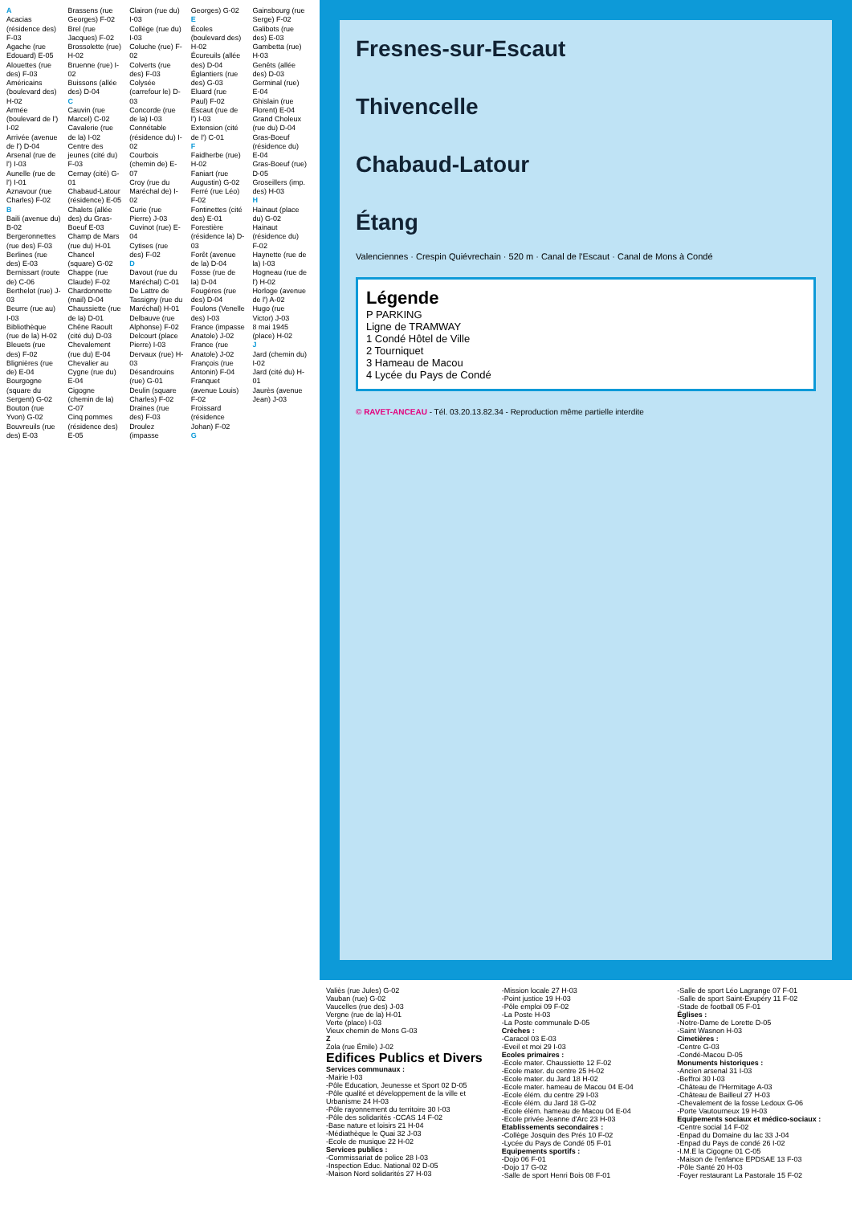A
Acacias (résidence des) F-03
Agache (rue Edouard) E-05
Alouettes (rue des) F-03
Américains (boulevard des) H-02
Armée (boulevard de l') I-02
Arrivée (avenue de l') D-04
Arsenal (rue de l') I-03
Aunelle (rue de l') I-01
Aznavour (rue Charles) F-02
B
Baili (avenue du) B-02
Bergeronnettes (rue des) F-03
Berlines (rue des) E-03
Bernissart (route de) C-06
Berthelot (rue) J-03
Beurre (rue au) I-03
Bibliothèque (rue de la) H-02
Bleuets (rue des) F-02
Blignières (rue de) E-04
Bourgogne (square du Sergent) G-02
Bouton (rue Yvon) G-02
Bouvreuils (rue des) E-03
Brassens (rue Georges) F-02
Brel (rue Jacques) F-02
Brossolette (rue) H-02
Bruenne (rue) I-02
Buissons (allée des) D-04
C
Cauvin (rue Marcel) C-02
Cavalerie (rue de la) I-02
Centre des jeunes (cité du) F-03
Cernay (cité) G-01
Chabaud-Latour (résidence) E-05
Chalets (allée des) du Gras-Boeuf E-03
Champ de Mars (rue du) H-01
Chancel (square) G-02
Chappe (rue Claude) F-02
Chardonnette (mail) D-04
Chaussiette (rue de la) D-01
Chêne Raoult (cité du) D-03
Chevalement (rue du) E-04
Chevalier au Cygne (rue du) E-04
Cigogne (chemin de la) C-07
Cinq pommes (résidence des) E-05
Clairon (rue du) I-03
Collège (rue du) I-03
Coluche (rue) F-02
Colverts (rue des) F-03
Colysée (carrefour le) D-03
Concorde (rue de la) I-03
Connétable (résidence du) I-02
Courbois (chemin de) E-07
Croy (rue du Maréchal de) I-02
Curie (rue Pierre) J-03
Cuvinot (rue) E-04
Cytises (rue des) F-02
D
Davout (rue du Maréchal) C-01
De Lattre de Tassigny (rue du Maréchal) H-01
Delbauve (rue Alphonse) F-02
Delcourt (place Pierre) I-03
Dervaux (rue) H-03
Désandrouins (rue) G-01
Deulin (square Charles) F-02
Draines (rue des) F-03
Droulez (impasse Georges) G-02
E
Écoles (boulevard des) H-02
Écureuils (allée des) D-04
Églantiers (rue des) G-03
Eluard (rue Paul) F-02
Escaut (rue de l') I-03
Extension (cité de l') C-01
F
Faidherbe (rue) H-02
Faniart (rue Augustin) G-02
Ferré (rue Léo) F-02
Fontinettes (cité des) E-01
Forestière (résidence la) D-03
Forêt (avenue de la) D-04
Fosse (rue de la) D-04
Fougères (rue des) D-04
Foulons (Venelle des) I-03
France (impasse Anatole) J-02
France (rue Anatole) J-02
François (rue Antonin) F-04
Franquet (avenue Louis) F-02
Froissard (résidence Johan) F-02
G
Gainsbourg (rue Serge) F-02
Galibots (rue des) E-03
Gambetta (rue) H-03
Genêts (allée des) D-03
Germinal (rue) E-04
Ghislain (rue Florent) E-04
Grand Choleux (rue du) D-04
Gras-Boeuf (résidence du) E-04
Gras-Boeuf (rue) D-05
Groseillers (imp. des) H-03
H
Hainaut (place du) G-02
Hainaut (résidence du) F-02
Haynette (rue de la) I-03
Hogneau (rue de l') H-02
Horloge (avenue de l') A-02
Hugo (rue Victor) J-03
8 mai 1945 (place) H-02
J
Jard (chemin du) I-02
Jard (cité du) H-01
Jaurès (avenue Jean) J-03
Fresnes-sur-Escaut
Thivencelle
Chabaud-Latour
Étang
Valenciennes · Crespin Quiévrechain · 520 m · Canal de l'Escaut · Canal de Mons à Condé
Légende
P PARKING
Ligne de TRAMWAY
1 Condé Hôtel de Ville
2 Tourniquet
3 Hameau de Macou
4 Lycée du Pays de Condé
© RAVET-ANCEAU - Tél. 03.20.13.82.34 - Reproduction même partielle interdite
Valiès (rue Jules) G-02
Vauban (rue) G-02
Vaucelles (rue des) J-03
Vergne (rue de la) H-01
Verte (place) I-03
Vieux chemin de Mons G-03
Z
Zola (rue Émile) J-02
Edifices Publics et Divers
Services communaux :
-Mairie I-03
-Pôle Education, Jeunesse et Sport 02 D-05
-Pôle qualité et développement de la ville et Urbanisme 24 H-03
-Pôle rayonnement du territoire 30 I-03
-Pôle des solidarités -CCAS 14 F-02
-Base nature et loisirs 21 H-04
-Médiathèque le Quai 32 J-03
-Ecole de musique 22 H-02
Services publics :
-Commissariat de police 28 I-03
-Inspection Educ. National 02 D-05
-Maison Nord solidarités 27 H-03
-Mission locale 27 H-03
-Point justice 19 H-03
-Pôle emploi 09 F-02
-La Poste H-03
-La Poste communale D-05
Crèches :
-Caracol 03 E-03
-Eveil et moi 29 I-03
Ecoles primaires :
-Ecole mater. Chaussiette 12 F-02
-Ecole mater. du centre 25 H-02
-Ecole mater. du Jard 18 H-02
-Ecole mater. hameau de Macou 04 E-04
-Ecole élém. du centre 29 I-03
-Ecole élém. du Jard 18 G-02
-Ecole élém. hameau de Macou 04 E-04
-Ecole privée Jeanne d'Arc 23 H-03
Etablissements secondaires :
-Collège Josquin des Prés 10 F-02
-Lycée du Pays de Condé 05 F-01
Equipements sportifs :
-Dojo 06 F-01
-Dojo 17 G-02
-Salle de sport Henri Bois 08 F-01
-Salle de sport Léo Lagrange 07 F-01
-Salle de sport Saint-Exupéry 11 F-02
-Stade de football 05 F-01
Églises :
-Notre-Dame de Lorette D-05
-Saint Wasnon H-03
Cimetières :
-Centre G-03
-Condé-Macou D-05
Monuments historiques :
-Ancien arsenal 31 I-03
-Beffroi 30 I-03
-Château de l'Hermitage A-03
-Château de Bailleul 27 H-03
-Chevalement de la fosse Ledoux G-06
-Porte Vautourneux 19 H-03
Equipements sociaux et médico-sociaux :
-Centre social 14 F-02
-Enpad du Domaine du lac 33 J-04
-Enpad du Pays de condé 26 I-02
-I.M.E la Cigogne 01 C-05
-Maison de l'enfance EPDSAE 13 F-03
-Pôle Santé 20 H-03
-Foyer restaurant La Pastorale 15 F-02